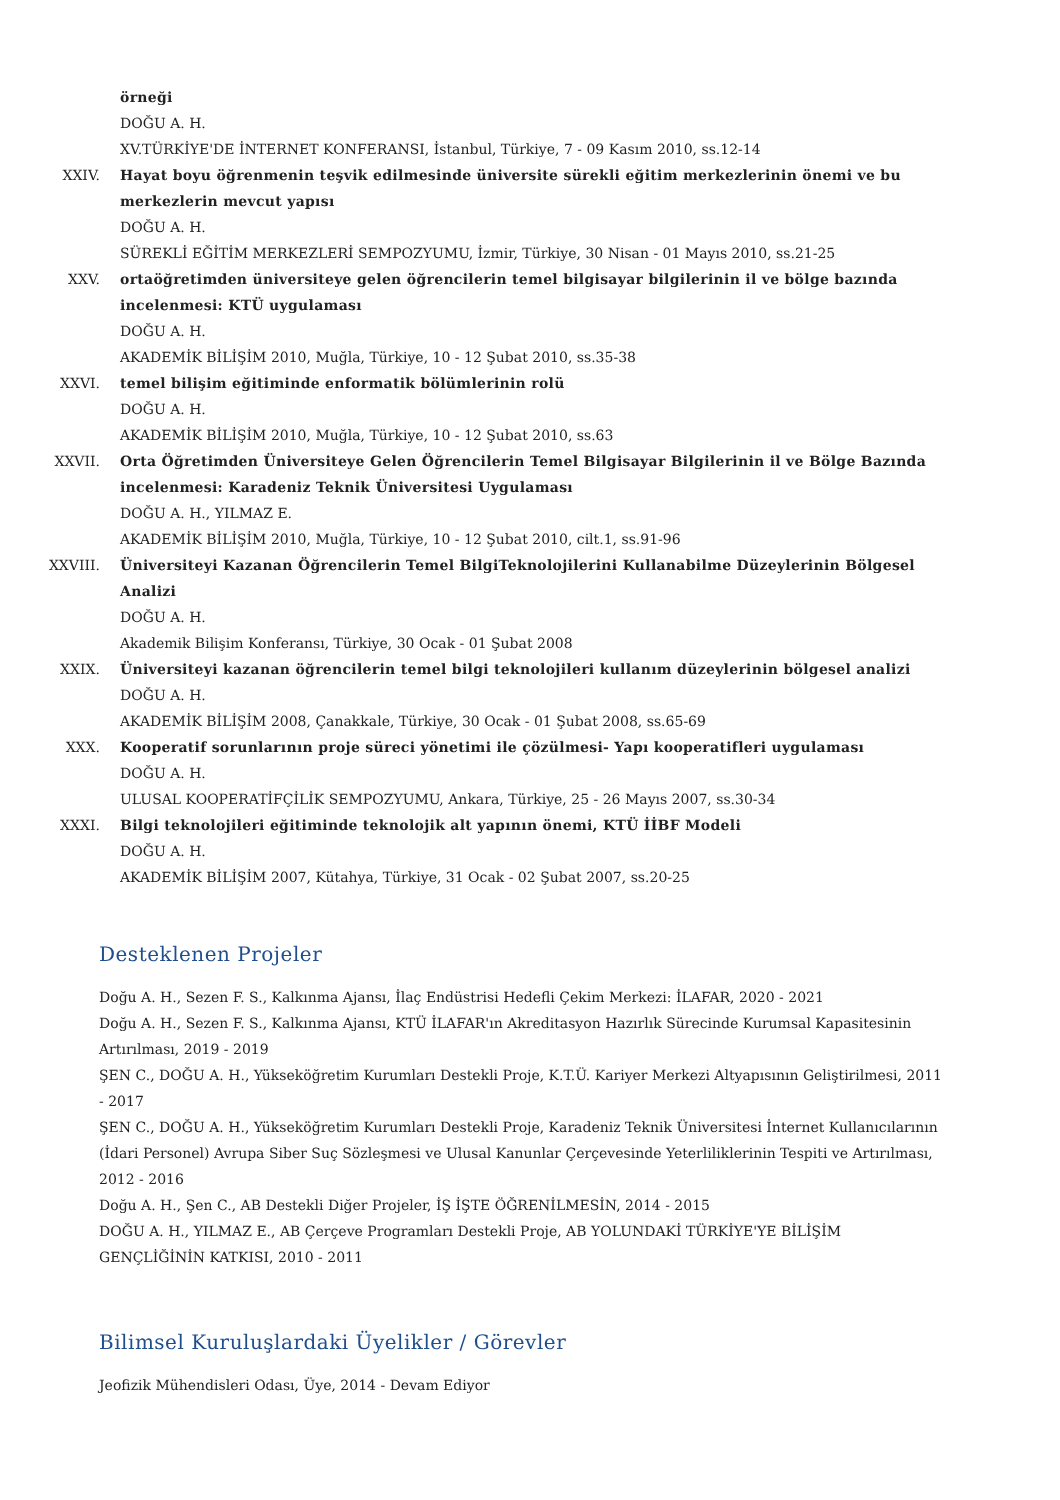örneği
DOĞU A. H.
XV.TÜRKİYE'DE İNTERNET KONFERANSI, İstanbul, Türkiye, 7 - 09 Kasım 2010, ss.12-14
XXIV. Hayat boyu öğrenmenin teşvik edilmesinde üniversite sürekli eğitim merkezlerinin önemi ve bu merkezlerin mevcut yapısı
DOĞU A. H.
SÜREKLİ EĞİTİM MERKEZLERİ SEMPOZYUMU, İzmir, Türkiye, 30 Nisan - 01 Mayıs 2010, ss.21-25
XXV. ortaöğretimden üniversiteye gelen öğrencilerin temel bilgisayar bilgilerinin il ve bölge bazında incelenmesi: KTÜ uygulaması
DOĞU A. H.
AKADEMİK BİLİŞİM 2010, Muğla, Türkiye, 10 - 12 Şubat 2010, ss.35-38
XXVI. temel bilişim eğitiminde enformatik bölümlerinin rolü
DOĞU A. H.
AKADEMİK BİLİŞİM 2010, Muğla, Türkiye, 10 - 12 Şubat 2010, ss.63
XXVII. Orta Öğretimden Üniversiteye Gelen Öğrencilerin Temel Bilgisayar Bilgilerinin il ve Bölge Bazında incelenmesi: Karadeniz Teknik Üniversitesi Uygulaması
DOĞU A. H., YILMAZ E.
AKADEMİK BİLİŞİM 2010, Muğla, Türkiye, 10 - 12 Şubat 2010, cilt.1, ss.91-96
XXVIII. Üniversiteyi Kazanan Öğrencilerin Temel BilgiTeknolojilerini Kullanabilme Düzeylerinin Bölgesel Analizi
DOĞU A. H.
Akademik Bilişim Konferansı, Türkiye, 30 Ocak - 01 Şubat 2008
XXIX. Üniversiteyi kazanan öğrencilerin temel bilgi teknolojileri kullanım düzeylerinin bölgesel analizi
DOĞU A. H.
AKADEMİK BİLİŞİM 2008, Çanakkale, Türkiye, 30 Ocak - 01 Şubat 2008, ss.65-69
XXX. Kooperatif sorunlarının proje süreci yönetimi ile çözülmesi- Yapı kooperatifleri uygulaması
DOĞU A. H.
ULUSAL KOOPERATİFÇİLİK SEMPOZYUMU, Ankara, Türkiye, 25 - 26 Mayıs 2007, ss.30-34
XXXI. Bilgi teknolojileri eğitiminde teknolojik alt yapının önemi, KTÜ İİBF Modeli
DOĞU A. H.
AKADEMİK BİLİŞİM 2007, Kütahya, Türkiye, 31 Ocak - 02 Şubat 2007, ss.20-25
Desteklenen Projeler
Doğu A. H., Sezen F. S., Kalkınma Ajansı, İlaç Endüstrisi Hedefli Çekim Merkezi: İLAFAR, 2020 - 2021
Doğu A. H., Sezen F. S., Kalkınma Ajansı, KTÜ İLAFAR'ın Akreditasyon Hazırlık Sürecinde Kurumsal Kapasitesinin Artırılması, 2019 - 2019
ŞEN C., DOĞU A. H., Yükseköğretim Kurumları Destekli Proje, K.T.Ü. Kariyer Merkezi Altyapısının Geliştirilmesi, 2011 - 2017
ŞEN C., DOĞU A. H., Yükseköğretim Kurumları Destekli Proje, Karadeniz Teknik Üniversitesi İnternet Kullanıcılarının (İdari Personel) Avrupa Siber Suç Sözleşmesi ve Ulusal Kanunlar Çerçevesinde Yeterliliklerinin Tespiti ve Artırılması, 2012 - 2016
Doğu A. H., Şen C., AB Destekli Diğer Projeler, İŞ İŞTE ÖĞRENİLMESİN, 2014 - 2015
DOĞU A. H., YILMAZ E., AB Çerçeve Programları Destekli Proje, AB YOLUNDAKİ TÜRKİYE'YE BİLİŞİM GENÇLİĞİNİN KATKISI, 2010 - 2011
Bilimsel Kuruluşlardaki Üyelikler / Görevler
Jeofizik Mühendisleri Odası, Üye, 2014 - Devam Ediyor